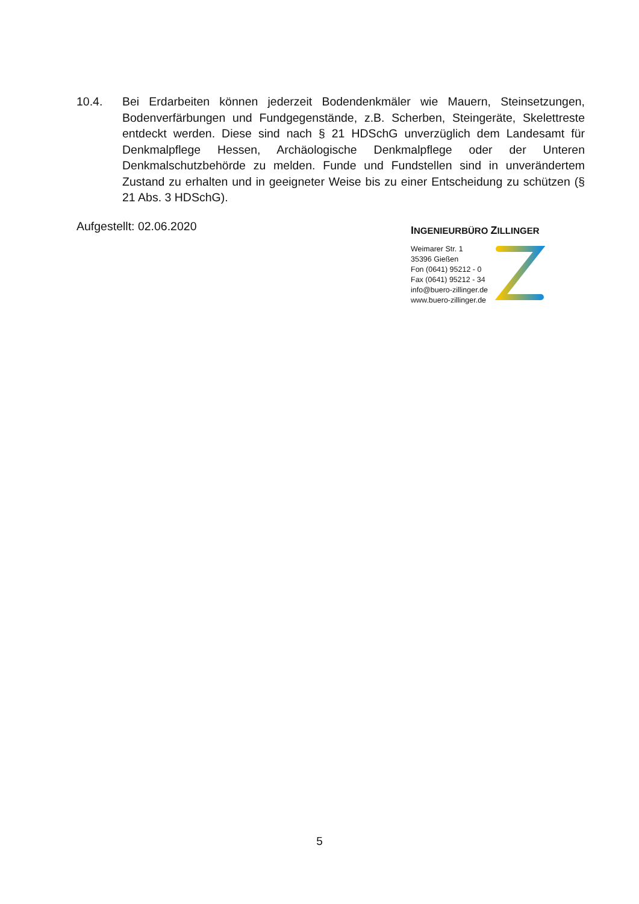10.4. Bei Erdarbeiten können jederzeit Bodendenkmäler wie Mauern, Steinsetzungen, Bodenverfärbungen und Fundgegenstände, z.B. Scherben, Steingeräte, Skelettreste entdeckt werden. Diese sind nach § 21 HDSchG unverzüglich dem Landesamt für Denkmalpflege Hessen, Archäologische Denkmalpflege oder der Unteren Denkmalschutzbehörde zu melden. Funde und Fundstellen sind in unverändertem Zustand zu erhalten und in geeigneter Weise bis zu einer Entscheidung zu schützen (§ 21 Abs. 3 HDSchG).
Aufgestellt: 02.06.2020
INGENIEURBÜRO ZILLINGER
Weimarer Str. 1
35396 Gießen
Fon (0641) 95212 - 0
Fax (0641) 95212 - 34
info@buero-zillinger.de
www.buero-zillinger.de
5